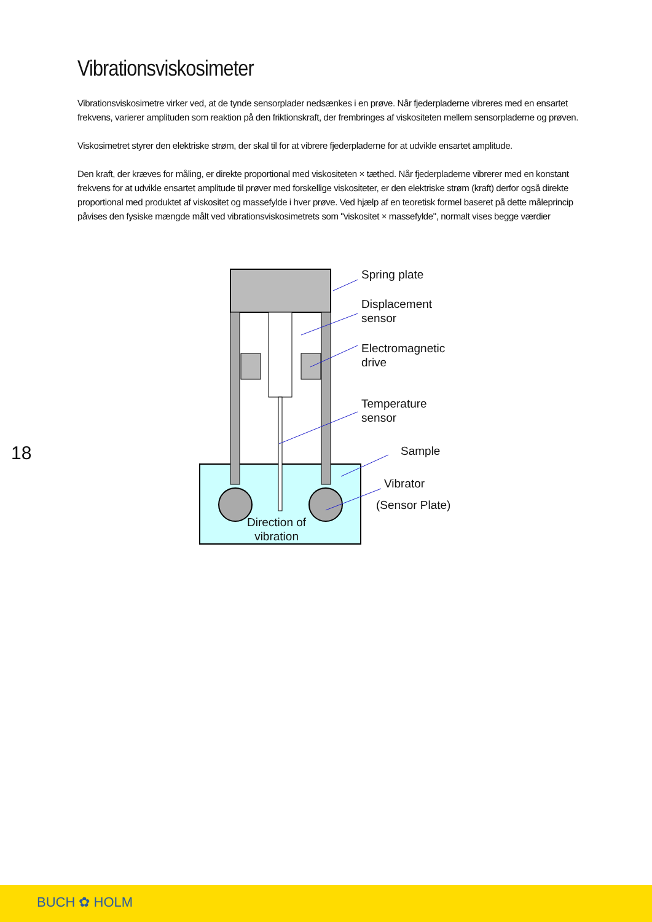Vibrationsviskosimeter
Vibrationsviskosimetre virker ved, at de tynde sensorplader nedsænkes i en prøve. Når fjederpladerne vibreres med en ensartet frekvens, varierer amplituden som reaktion på den friktionskraft, der frembringes af viskositeten mellem sensorpladerne og prøven.
Viskosimetret styrer den elektriske strøm, der skal til for at vibrere fjederpladerne for at udvikle ensartet amplitude.
Den kraft, der kræves for måling, er direkte proportional med viskositeten × tæthed. Når fjederpladerne vibrerer med en konstant frekvens for at udvikle ensartet amplitude til prøver med forskellige viskositeter, er den elektriske strøm (kraft) derfor også direkte proportional med produktet af viskositet og massefylde i hver prøve. Ved hjælp af en teoretisk formel baseret på dette måleprincip påvises den fysiske mængde målt ved vibrationsviskosimetrets som "viskositet × massefylde", normalt vises begge værdier
Spring plate
Displacement
sensor
Electromagnetic
drive
Temperature
sensor
Sample
Vibrator
(Sensor Plate)
Direction of
vibration
18
BUCH ✿ HOLM